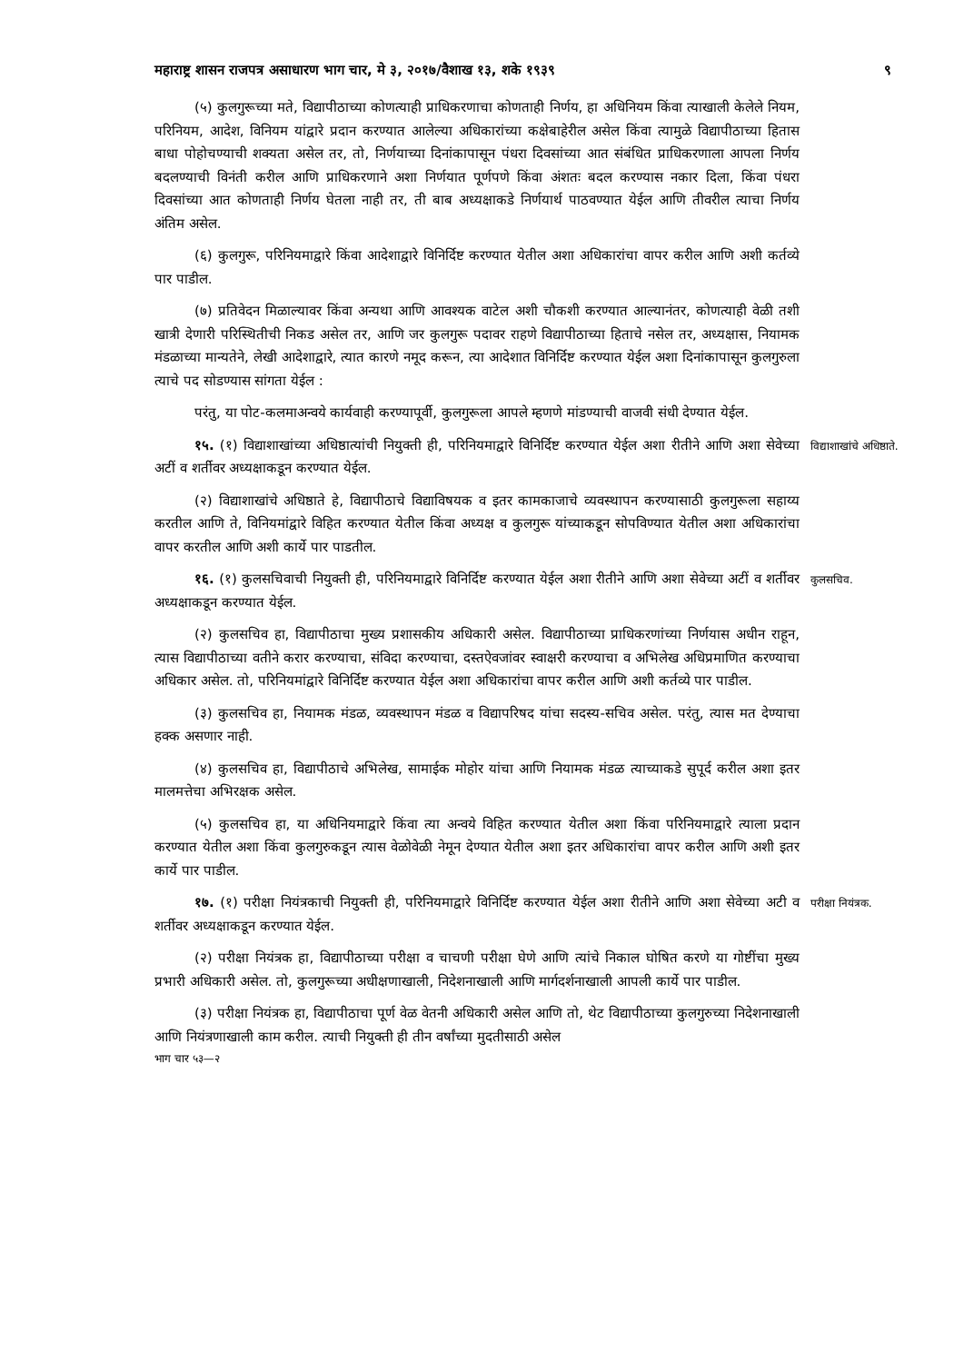महाराष्ट्र शासन राजपत्र असाधारण भाग चार, मे ३, २०१७/वैशाख १३, शके १९३९ ९
(५) कुलगुरूच्या मते, विद्यापीठाच्या कोणत्याही प्राधिकरणाचा कोणताही निर्णय, हा अधिनियम किंवा त्याखाली केलेले नियम, परिनियम, आदेश, विनियम यांद्वारे प्रदान करण्यात आलेल्या अधिकारांच्या कक्षेबाहेरील असेल किंवा त्यामुळे विद्यापीठाच्या हितास बाधा पोहोचण्याची शक्यता असेल तर, तो, निर्णयाच्या दिनांकापासून पंधरा दिवसांच्या आत संबंधित प्राधिकरणाला आपला निर्णय बदलण्याची विनंती करील आणि प्राधिकरणाने अशा निर्णयात पूर्णपणे किंवा अंशतः बदल करण्यास नकार दिला, किंवा पंधरा दिवसांच्या आत कोणताही निर्णय घेतला नाही तर, ती बाब अध्यक्षाकडे निर्णयार्थ पाठवण्यात येईल आणि तीवरील त्याचा निर्णय अंतिम असेल.
(६) कुलगुरू, परिनियमाद्वारे किंवा आदेशाद्वारे विनिर्दिष्ट करण्यात येतील अशा अधिकारांचा वापर करील आणि अशी कर्तव्ये पार पाडील.
(७) प्रतिवेदन मिळाल्यावर किंवा अन्यथा आणि आवश्यक वाटेल अशी चौकशी करण्यात आल्यानंतर, कोणत्याही वेळी तशी खात्री देणारी परिस्थितीची निकड असेल तर, आणि जर कुलगुरू पदावर राहणे विद्यापीठाच्या हिताचे नसेल तर, अध्यक्षास, नियामक मंडळाच्या मान्यतेने, लेखी आदेशाद्वारे, त्यात कारणे नमूद करून, त्या आदेशात विनिर्दिष्ट करण्यात येईल अशा दिनांकापासून कुलगुरुला त्याचे पद सोडण्यास सांगता येईल :
परंतु, या पोट-कलमाअन्वये कार्यवाही करण्यापूर्वी, कुलगुरूला आपले म्हणणे मांडण्याची वाजवी संधी देण्यात येईल.
१५. (१) विद्याशाखांच्या अधिष्ठात्यांची नियुक्ती ही, परिनियमाद्वारे विनिर्दिष्ट करण्यात येईल अशा रीतीने आणि अशा सेवेच्या अटीं व शर्तीवर अध्यक्षाकडून करण्यात येईल.
विद्याशाखांचे अधिष्ठाते.
(२) विद्याशाखांचे अधिष्ठाते हे, विद्यापीठाचे विद्याविषयक व इतर कामकाजाचे व्यवस्थापन करण्यासाठी कुलगुरूला सहाय्य करतील आणि ते, विनियमांद्वारे विहित करण्यात येतील किंवा अध्यक्ष व कुलगुरू यांच्याकडून सोपविण्यात येतील अशा अधिकारांचा वापर करतील आणि अशी कार्ये पार पाडतील.
१६. (१) कुलसचिवाची नियुक्ती ही, परिनियमाद्वारे विनिर्दिष्ट करण्यात येईल अशा रीतीने आणि अशा सेवेच्या अटीं व शर्तीवर अध्यक्षाकडून करण्यात येईल.
कुलसचिव.
(२) कुलसचिव हा, विद्यापीठाचा मुख्य प्रशासकीय अधिकारी असेल. विद्यापीठाच्या प्राधिकरणांच्या निर्णयास अधीन राहून, त्यास विद्यापीठाच्या वतीने करार करण्याचा, संविदा करण्याचा, दस्तऐवजांवर स्वाक्षरी करण्याचा व अभिलेख अधिप्रमाणित करण्याचा अधिकार असेल. तो, परिनियमांद्वारे विनिर्दिष्ट करण्यात येईल अशा अधिकारांचा वापर करील आणि अशी कर्तव्ये पार पाडील.
(३) कुलसचिव हा, नियामक मंडळ, व्यवस्थापन मंडळ व विद्यापरिषद यांचा सदस्य-सचिव असेल. परंतु, त्यास मत देण्याचा हक्क असणार नाही.
(४) कुलसचिव हा, विद्यापीठाचे अभिलेख, सामाईक मोहोर यांचा आणि नियामक मंडळ त्याच्याकडे सुपूर्द करील अशा इतर मालमत्तेचा अभिरक्षक असेल.
(५) कुलसचिव हा, या अधिनियमाद्वारे किंवा त्या अन्वये विहित करण्यात येतील अशा किंवा परिनियमाद्वारे त्याला प्रदान करण्यात येतील अशा किंवा कुलगुरुकडून त्यास वेळोवेळी नेमून देण्यात येतील अशा इतर अधिकारांचा वापर करील आणि अशी इतर कार्ये पार पाडील.
१७. (१) परीक्षा नियंत्रकाची नियुक्ती ही, परिनियमाद्वारे विनिर्दिष्ट करण्यात येईल अशा रीतीने आणि अशा सेवेच्या अटी व शर्तीवर अध्यक्षाकडून करण्यात येईल.
परीक्षा नियंत्रक.
(२) परीक्षा नियंत्रक हा, विद्यापीठाच्या परीक्षा व चाचणी परीक्षा घेणे आणि त्यांचे निकाल घोषित करणे या गोष्टींचा मुख्य प्रभारी अधिकारी असेल. तो, कुलगुरूच्या अधीक्षणाखाली, निदेशनाखाली आणि मार्गदर्शनाखाली आपली कार्ये पार पाडील.
(३) परीक्षा नियंत्रक हा, विद्यापीठाचा पूर्ण वेळ वेतनी अधिकारी असेल आणि तो, थेट विद्यापीठाच्या कुलगुरुच्या निदेशनाखाली आणि नियंत्रणाखाली काम करील. त्याची नियुक्ती ही तीन वर्षांच्या मुदतीसाठी असेल
भाग चार ५३—२